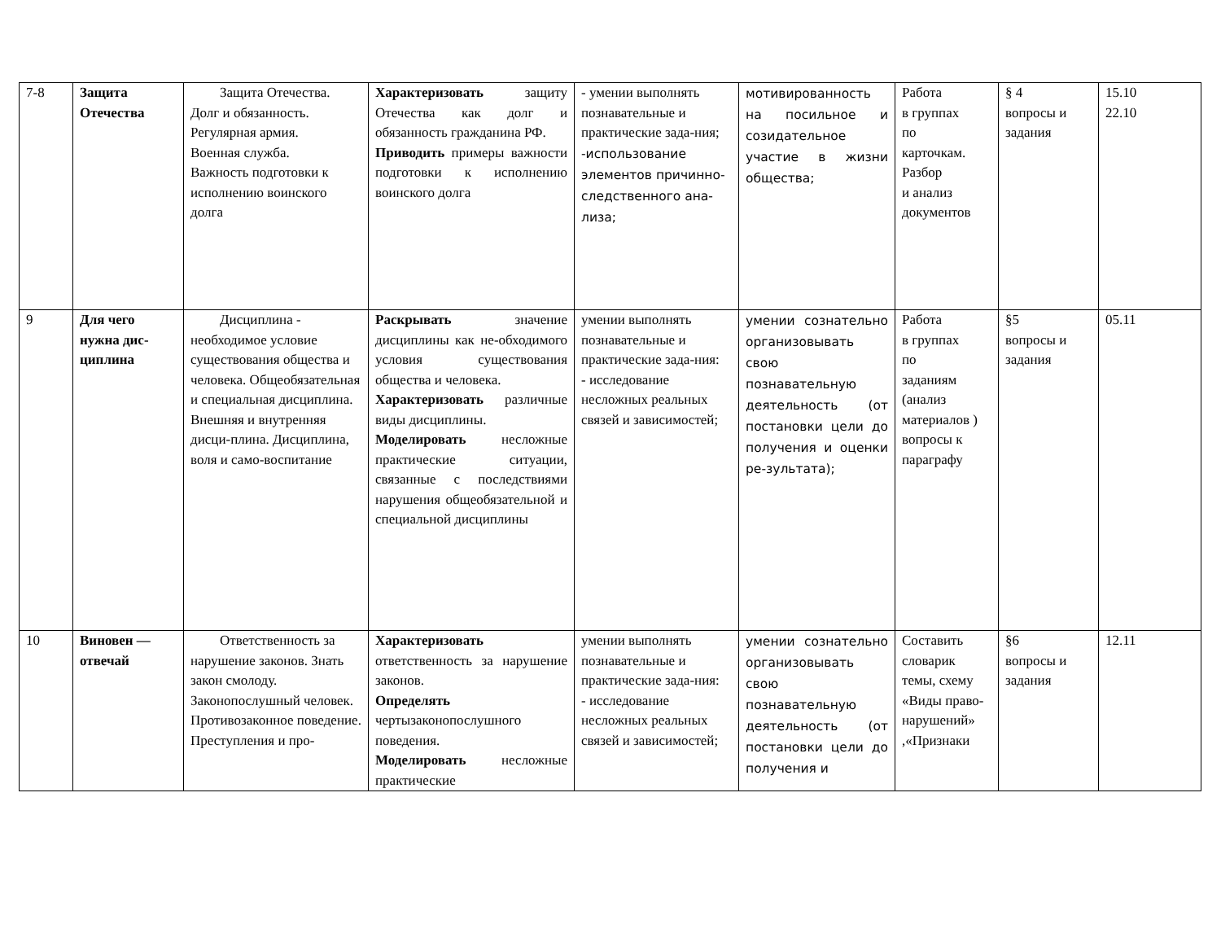| 7-8 | Защита Отечества | Защита Отечества. Долг и обязанность. Регулярная армия. Военная служба. Важность подготовки к исполнению воинского долга | Характеризовать защиту Отечества как долг и обязанность гражданина РФ. Приводить примеры важности подготовки к исполнению воинского долга | - умении выполнять познавательные и практические зада-ния; -использование элементов причинно-следственного ана-лиза; | мотивированность на посильное и созидательное участие в жизни общества; | Работа в группах по карточкам. Разбор и анализ документов | § 4 вопросы и задания | 15.10 22.10 |
| 9 | Для чего нужна дис-циплина | Дисциплина - необходимое условие существования общества и человека. Общеобязательная и специальная дисциплина. Внешняя и внутренняя дисци-плина. Дисциплина, воля и само-воспитание | Раскрывать значение дисциплины как не-обходимого условия существования общества и человека. Характеризовать различные виды дисциплины. Моделировать несложные практические ситуации, связанные с последствиями нарушения общеобязательной и специальной дисциплины | умении выполнять познавательные и практические зада-ния: - исследование несложных реальных связей и зависимостей; | умении сознательно организовывать свою познавательную деятельность (от постановки цели до получения и оценки ре-зультата); | Работа в группах по заданиям (анализ материалов ) вопросы к параграфу | §5 вопросы и задания | 05.11 |
| 10 | Виновен — отвечай | Ответственность за нарушение законов. Знать закон смолоду. Законопослушный человек. Противозаконное поведение. Преступления и про- | Характеризовать ответственность за нарушение законов. Определять чертызаконопослушного поведения. Моделировать несложные практические | умении выполнять познавательные и практические зада-ния: - исследование несложных реальных связей и зависимостей; | умении сознательно организовывать свою познавательную деятельность (от постановки цели до получения и | Составить словарик темы, схему «Виды право-нарушений» ,«Признаки | §6 вопросы и задания | 12.11 |